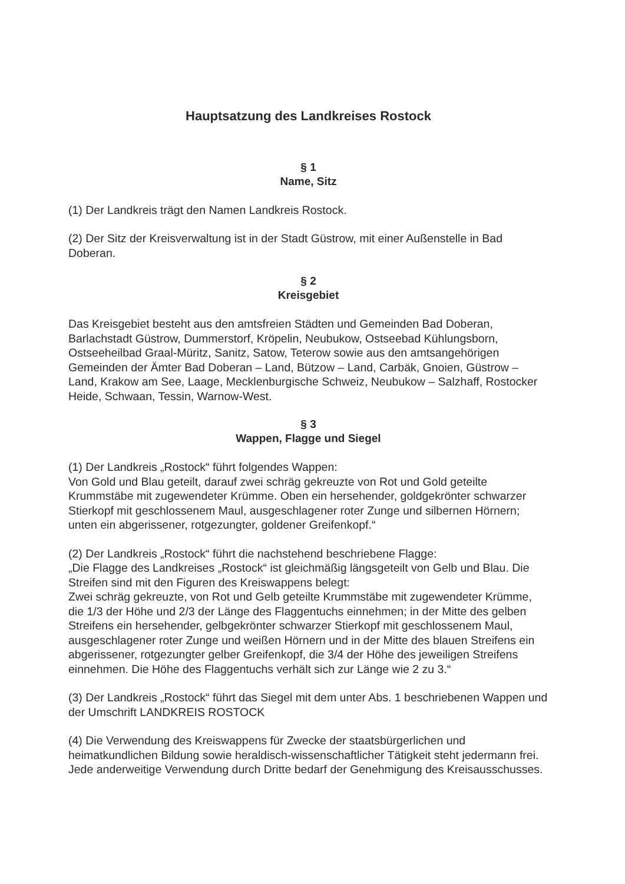Hauptsatzung des Landkreises Rostock
§ 1
Name, Sitz
(1) Der Landkreis trägt den Namen Landkreis Rostock.
(2) Der Sitz der Kreisverwaltung ist in der Stadt Güstrow, mit einer Außenstelle in Bad Doberan.
§ 2
Kreisgebiet
Das Kreisgebiet besteht aus den amtsfreien Städten und Gemeinden Bad Doberan, Barlachstadt Güstrow, Dummerstorf, Kröpelin, Neubukow, Ostseebad Kühlungsborn, Ostseeheilbad Graal-Müritz, Sanitz, Satow, Teterow sowie aus den amtsangehörigen Gemeinden der Ämter Bad Doberan – Land, Bützow – Land, Carbäk, Gnoien, Güstrow – Land, Krakow am See, Laage, Mecklenburgische Schweiz, Neubukow – Salzhaff, Rostocker Heide, Schwaan, Tessin, Warnow-West.
§ 3
Wappen, Flagge und Siegel
(1) Der Landkreis „Rostock“ führt folgendes Wappen:
Von Gold und Blau geteilt, darauf zwei schräg gekreuzte von Rot und Gold geteilte Krummstäbe mit zugewendeter Krümme. Oben ein hersehender, goldgekrönter schwarzer Stierkopf mit geschlossenem Maul, ausgeschlagener roter Zunge und silbernen Hörnern; unten ein abgerissener, rotgezungter, goldener Greifenkopf.“
(2) Der Landkreis „Rostock“ führt die nachstehend beschriebene Flagge:
„Die Flagge des Landkreises „Rostock“ ist gleichmäßig längsgeteilt von Gelb und Blau. Die Streifen sind mit den Figuren des Kreiswappens belegt:
Zwei schräg gekreuzte, von Rot und Gelb geteilte Krummstäbe mit zugewendeter Krümme, die 1/3 der Höhe und 2/3 der Länge des Flaggentuchs einnehmen; in der Mitte des gelben Streifens ein hersehender, gelbgekrönter schwarzer Stierkopf mit geschlossenem Maul, ausgeschlagener roter Zunge und weißen Hörnern und in der Mitte des blauen Streifens ein abgerissener, rotgezungter gelber Greifenkopf, die 3/4 der Höhe des jeweiligen Streifens einnehmen. Die Höhe des Flaggentuchs verhält sich zur Länge wie 2 zu 3.“
(3) Der Landkreis „Rostock“ führt das Siegel mit dem unter Abs. 1 beschriebenen Wappen und der Umschrift LANDKREIS ROSTOCK
(4) Die Verwendung des Kreiswappens für Zwecke der staatsbürgerlichen und heimatkundlichen Bildung sowie heraldisch-wissenschaftlicher Tätigkeit steht jedermann frei. Jede anderweitige Verwendung durch Dritte bedarf der Genehmigung des Kreisausschusses.